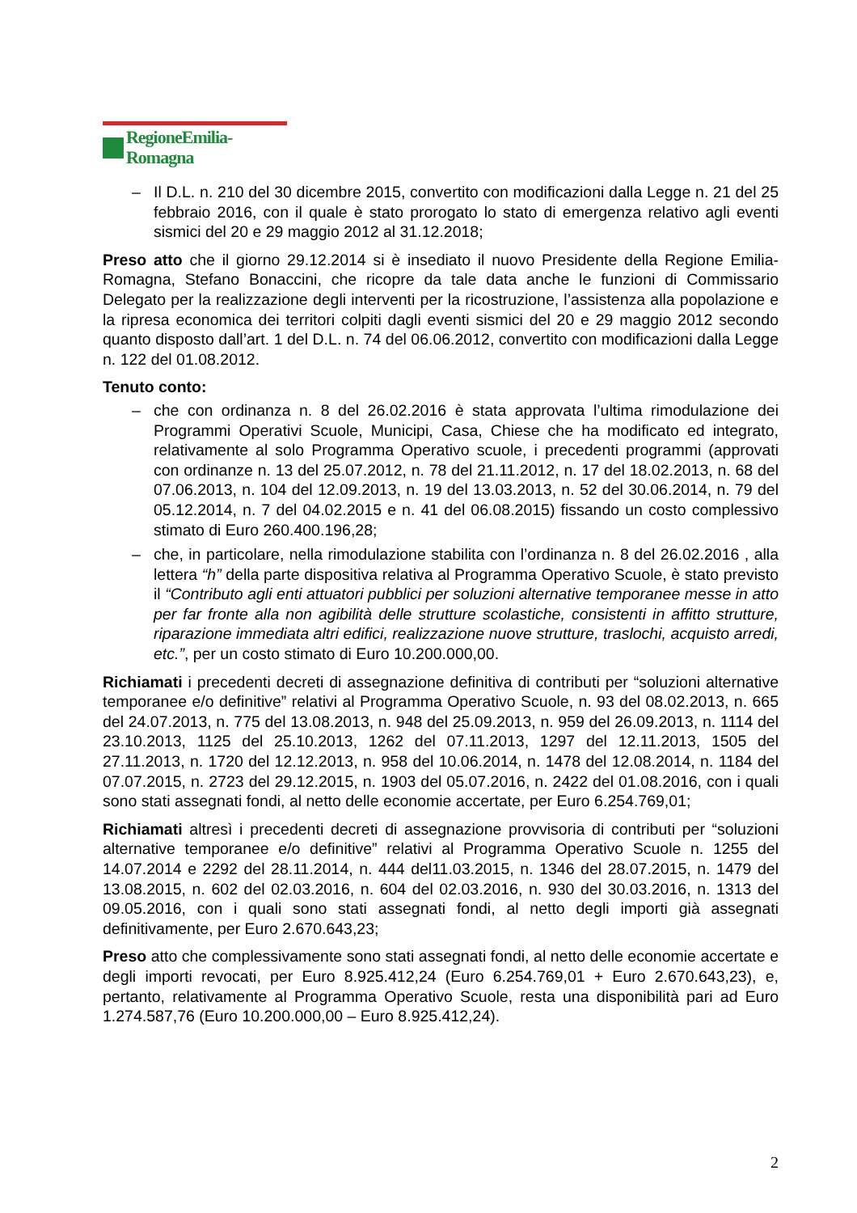RegioneEmilia-Romagna
– Il D.L. n. 210 del 30 dicembre 2015, convertito con modificazioni dalla Legge n. 21 del 25 febbraio 2016, con il quale è stato prorogato lo stato di emergenza relativo agli eventi sismici del 20 e 29 maggio 2012 al 31.12.2018;
Preso atto che il giorno 29.12.2014 si è insediato il nuovo Presidente della Regione Emilia-Romagna, Stefano Bonaccini, che ricopre da tale data anche le funzioni di Commissario Delegato per la realizzazione degli interventi per la ricostruzione, l’assistenza alla popolazione e la ripresa economica dei territori colpiti dagli eventi sismici del 20 e 29 maggio 2012 secondo quanto disposto dall’art. 1 del D.L. n. 74 del 06.06.2012, convertito con modificazioni dalla Legge n. 122 del 01.08.2012.
Tenuto conto:
– che con ordinanza n. 8 del 26.02.2016 è stata approvata l’ultima rimodulazione dei Programmi Operativi Scuole, Municipi, Casa, Chiese che ha modificato ed integrato, relativamente al solo Programma Operativo scuole, i precedenti programmi (approvati con ordinanze n. 13 del 25.07.2012, n. 78 del 21.11.2012, n. 17 del 18.02.2013, n. 68 del 07.06.2013, n. 104 del 12.09.2013, n. 19 del 13.03.2013, n. 52 del 30.06.2014, n. 79 del 05.12.2014, n. 7 del 04.02.2015 e n. 41 del 06.08.2015) fissando un costo complessivo stimato di Euro 260.400.196,28;
– che, in particolare, nella rimodulazione stabilita con l’ordinanza n. 8 del 26.02.2016 , alla lettera “h” della parte dispositiva relativa al Programma Operativo Scuole, è stato previsto il “Contributo agli enti attuatori pubblici per soluzioni alternative temporanee messe in atto per far fronte alla non agibilità delle strutture scolastiche, consistenti in affitto strutture, riparazione immediata altri edifici, realizzazione nuove strutture, traslochi, acquisto arredi, etc.”, per un costo stimato di Euro 10.200.000,00.
Richiamati i precedenti decreti di assegnazione definitiva di contributi per “soluzioni alternative temporanee e/o definitive” relativi al Programma Operativo Scuole, n. 93 del 08.02.2013, n. 665 del 24.07.2013, n. 775 del 13.08.2013, n. 948 del 25.09.2013, n. 959 del 26.09.2013, n. 1114 del 23.10.2013, 1125 del 25.10.2013, 1262 del 07.11.2013, 1297 del 12.11.2013, 1505 del 27.11.2013, n. 1720 del 12.12.2013, n. 958 del 10.06.2014, n. 1478 del 12.08.2014, n. 1184 del 07.07.2015, n. 2723 del 29.12.2015, n. 1903 del 05.07.2016, n. 2422 del 01.08.2016, con i quali sono stati assegnati fondi, al netto delle economie accertate, per Euro 6.254.769,01;
Richiamati altresì i precedenti decreti di assegnazione provvisoria di contributi per “soluzioni alternative temporanee e/o definitive” relativi al Programma Operativo Scuole n. 1255 del 14.07.2014 e 2292 del 28.11.2014, n. 444 del11.03.2015, n. 1346 del 28.07.2015, n. 1479 del 13.08.2015, n. 602 del 02.03.2016, n. 604 del 02.03.2016, n. 930 del 30.03.2016, n. 1313 del 09.05.2016, con i quali sono stati assegnati fondi, al netto degli importi già assegnati definitivamente, per Euro 2.670.643,23;
Preso atto che complessivamente sono stati assegnati fondi, al netto delle economie accertate e degli importi revocati, per Euro 8.925.412,24 (Euro 6.254.769,01 + Euro 2.670.643,23), e, pertanto, relativamente al Programma Operativo Scuole, resta una disponibilità pari ad Euro 1.274.587,76 (Euro 10.200.000,00 – Euro 8.925.412,24).
2